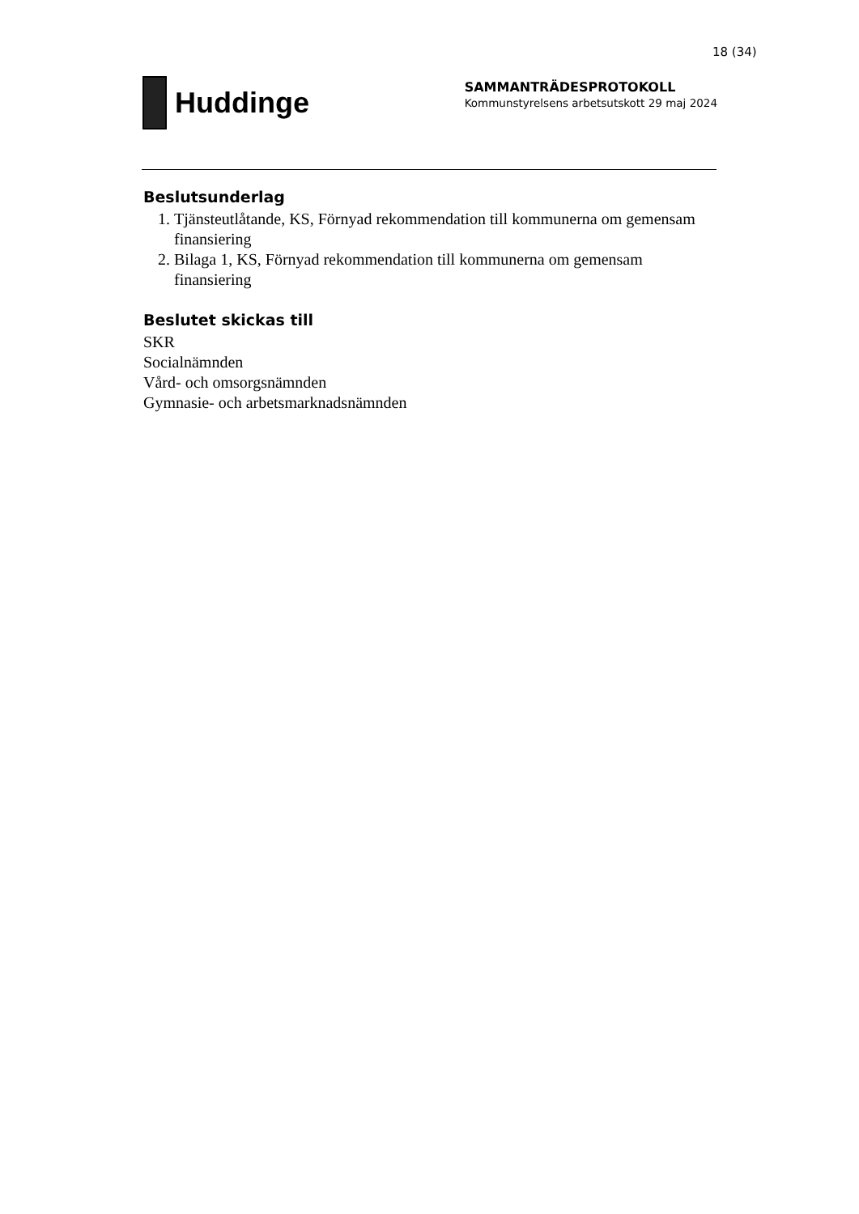18 (34)
Huddinge
SAMMANTRÄDESPROTOKOLL
Kommunstyrelsens arbetsutskott 29 maj 2024
Beslutsunderlag
1. Tjänsteutlåtande, KS, Förnyad rekommendation till kommunerna om gemensam finansiering
2. Bilaga 1, KS, Förnyad rekommendation till kommunerna om gemensam finansiering
Beslutet skickas till
SKR
Socialnämnden
Vård- och omsorgsnämnden
Gymnasie- och arbetsmarknadsnämnden